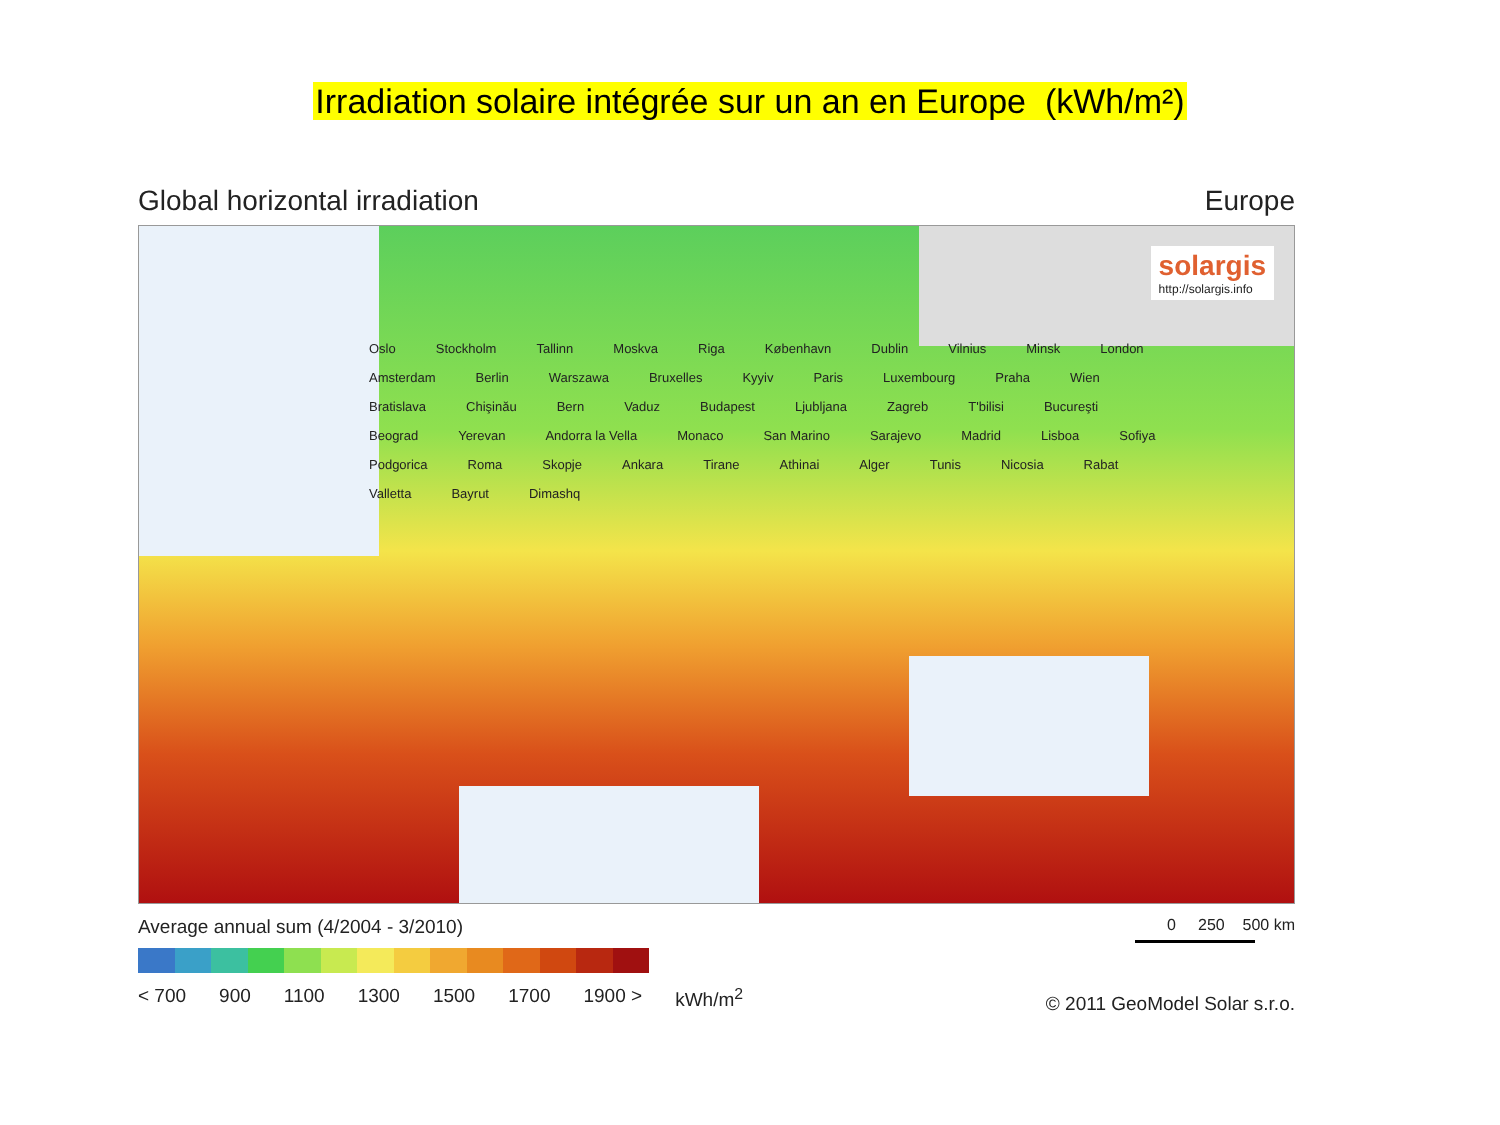Irradiation solaire intégrée sur un an en Europe (kWh/m²)
Global horizontal irradiation Europe
solargis
http://solargis.info
Oslo Stockholm Tallinn Moskva Riga København Dublin Vilnius Minsk London Amsterdam Berlin Warszawa Bruxelles Kyyiv Paris Luxembourg Praha Wien Bratislava Chişinău Bern Vaduz Budapest Ljubljana Zagreb T'bilisi Bucureşti Beograd Yerevan Andorra la Vella Monaco San Marino Sarajevo Madrid Lisboa Sofiya Podgorica Roma Skopje Ankara Tirane Athinai Alger Tunis Nicosia Rabat Valletta Bayrut Dimashq
Average annual sum (4/2004 - 3/2010)
< 700 900 1100 1300 1500 1700 1900 > kWh/m<sup>2</sup>
0 250 500 km
© 2011 GeoModel Solar s.r.o.